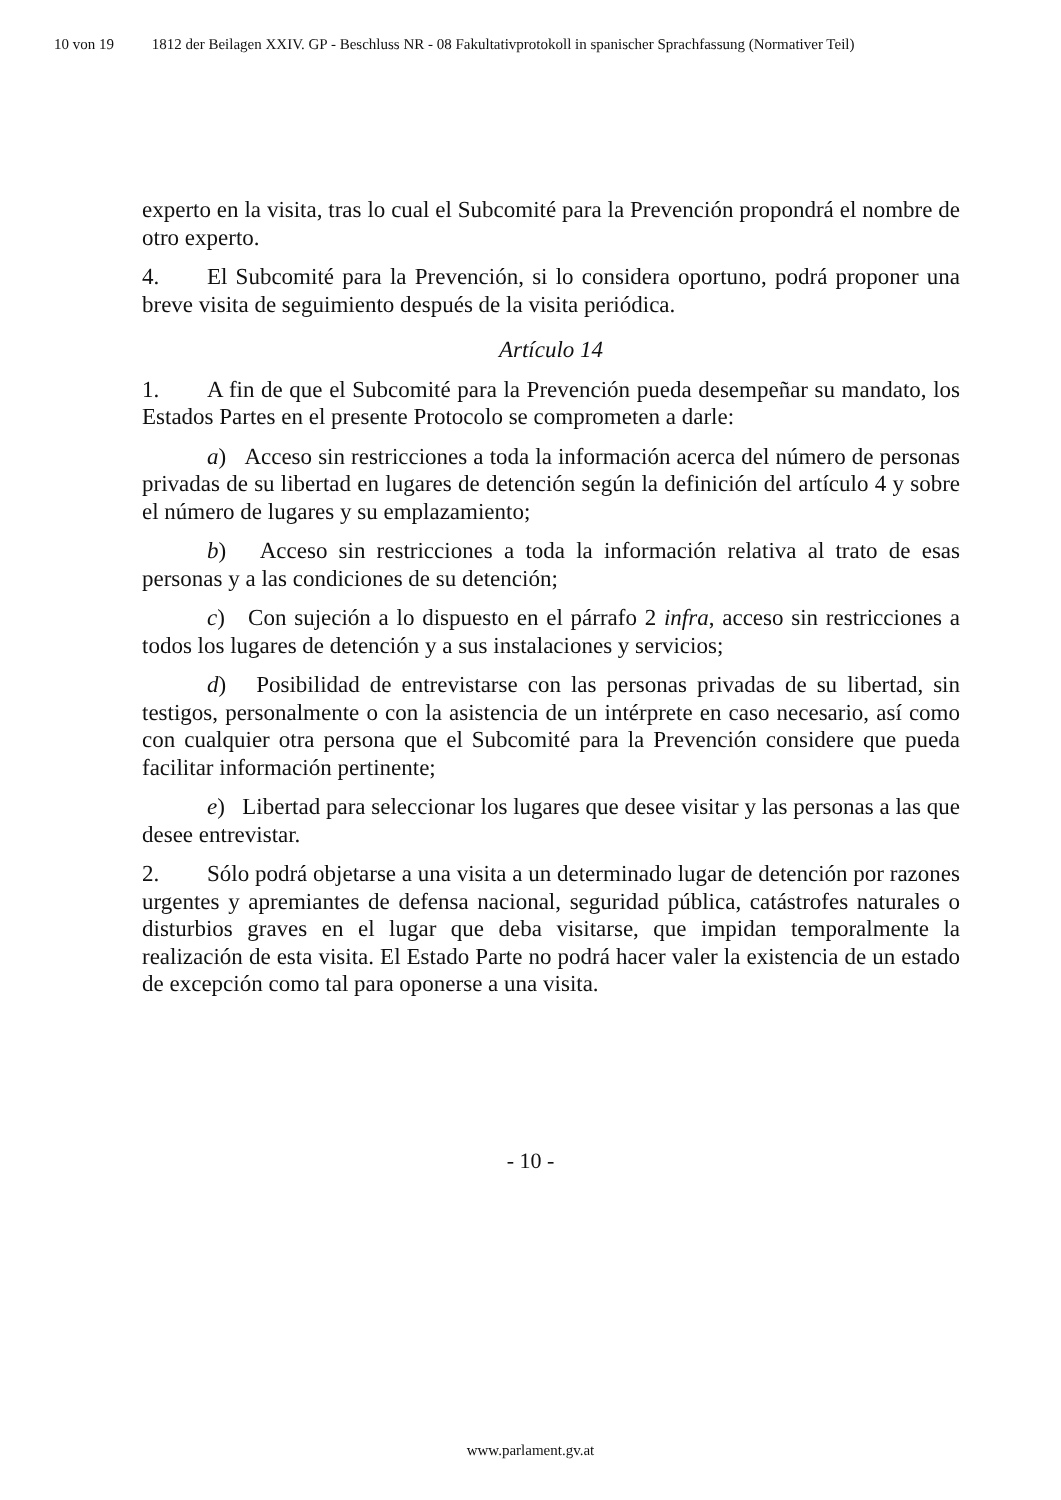10 von 19 1812 der Beilagen XXIV. GP - Beschluss NR - 08 Fakultativprotokoll in spanischer Sprachfassung (Normativer Teil)
experto en la visita, tras lo cual el Subcomité para la Prevención propondrá el nombre de otro experto.
4. El Subcomité para la Prevención, si lo considera oportuno, podrá proponer una breve visita de seguimiento después de la visita periódica.
Artículo 14
1. A fin de que el Subcomité para la Prevención pueda desempeñar su mandato, los Estados Partes en el presente Protocolo se comprometen a darle:
a) Acceso sin restricciones a toda la información acerca del número de personas privadas de su libertad en lugares de detención según la definición del artículo 4 y sobre el número de lugares y su emplazamiento;
b) Acceso sin restricciones a toda la información relativa al trato de esas personas y a las condiciones de su detención;
c) Con sujeción a lo dispuesto en el párrafo 2 infra, acceso sin restricciones a todos los lugares de detención y a sus instalaciones y servicios;
d) Posibilidad de entrevistarse con las personas privadas de su libertad, sin testigos, personalmente o con la asistencia de un intérprete en caso necesario, así como con cualquier otra persona que el Subcomité para la Prevención considere que pueda facilitar información pertinente;
e) Libertad para seleccionar los lugares que desee visitar y las personas a las que desee entrevistar.
2. Sólo podrá objetarse a una visita a un determinado lugar de detención por razones urgentes y apremiantes de defensa nacional, seguridad pública, catástrofes naturales o disturbios graves en el lugar que deba visitarse, que impidan temporalmente la realización de esta visita. El Estado Parte no podrá hacer valer la existencia de un estado de excepción como tal para oponerse a una visita.
- 10 -
www.parlament.gv.at